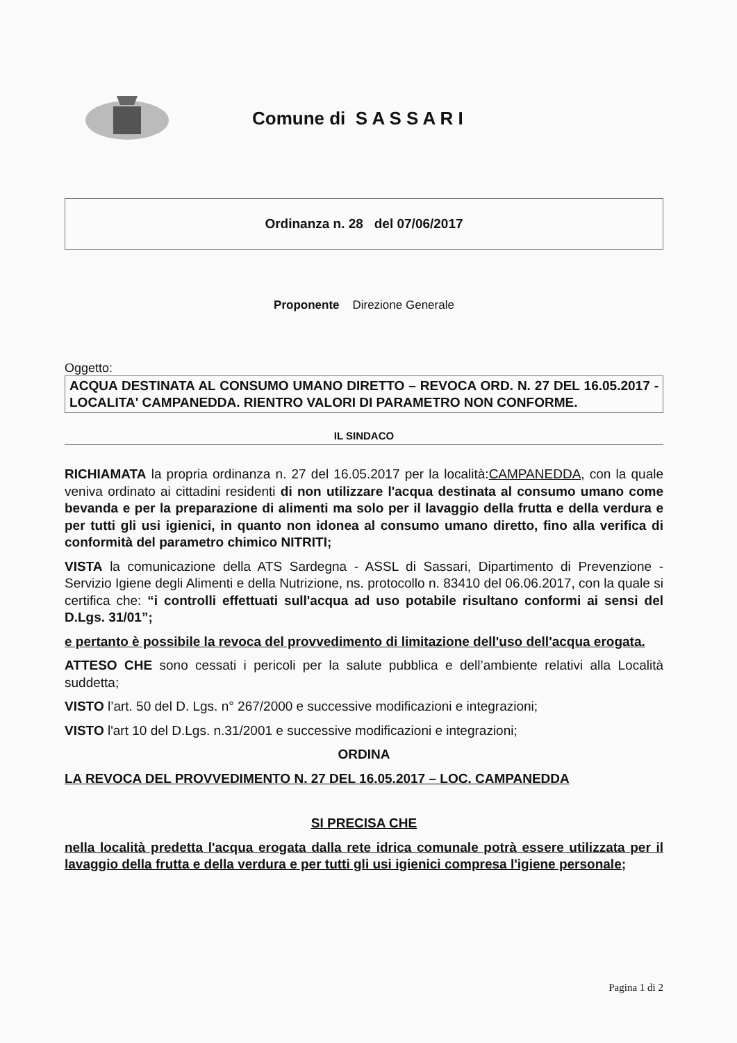Comune di S A S S A R I
Ordinanza n. 28 del 07/06/2017
Proponente Direzione Generale
Oggetto:
ACQUA DESTINATA AL CONSUMO UMANO DIRETTO – REVOCA ORD. N. 27 DEL 16.05.2017 - LOCALITA' CAMPANEDDA. RIENTRO VALORI DI PARAMETRO NON CONFORME.
IL SINDACO
RICHIAMATA la propria ordinanza n. 27 del 16.05.2017 per la località:CAMPANEDDA, con la quale veniva ordinato ai cittadini residenti di non utilizzare l'acqua destinata al consumo umano come bevanda e per la preparazione di alimenti ma solo per il lavaggio della frutta e della verdura e per tutti gli usi igienici, in quanto non idonea al consumo umano diretto, fino alla verifica di conformità del parametro chimico NITRITI;
VISTA la comunicazione della ATS Sardegna - ASSL di Sassari, Dipartimento di Prevenzione - Servizio Igiene degli Alimenti e della Nutrizione, ns. protocollo n. 83410 del 06.06.2017, con la quale si certifica che: “i controlli effettuati sull'acqua ad uso potabile risultano conformi ai sensi del D.Lgs. 31/01”;
e pertanto è possibile la revoca del provvedimento di limitazione dell'uso dell'acqua erogata.
ATTESO CHE sono cessati i pericoli per la salute pubblica e dell’ambiente relativi alla Località suddetta;
VISTO l’art. 50 del D. Lgs. n° 267/2000 e successive modificazioni e integrazioni;
VISTO l'art 10 del D.Lgs. n.31/2001 e successive modificazioni e integrazioni;
ORDINA
LA REVOCA DEL PROVVEDIMENTO N. 27 DEL 16.05.2017 – LOC. CAMPANEDDA
SI PRECISA CHE
nella località predetta l'acqua erogata dalla rete idrica comunale potrà essere utilizzata per il lavaggio della frutta e della verdura e per tutti gli usi igienici compresa l'igiene personale;
Pagina 1 di 2